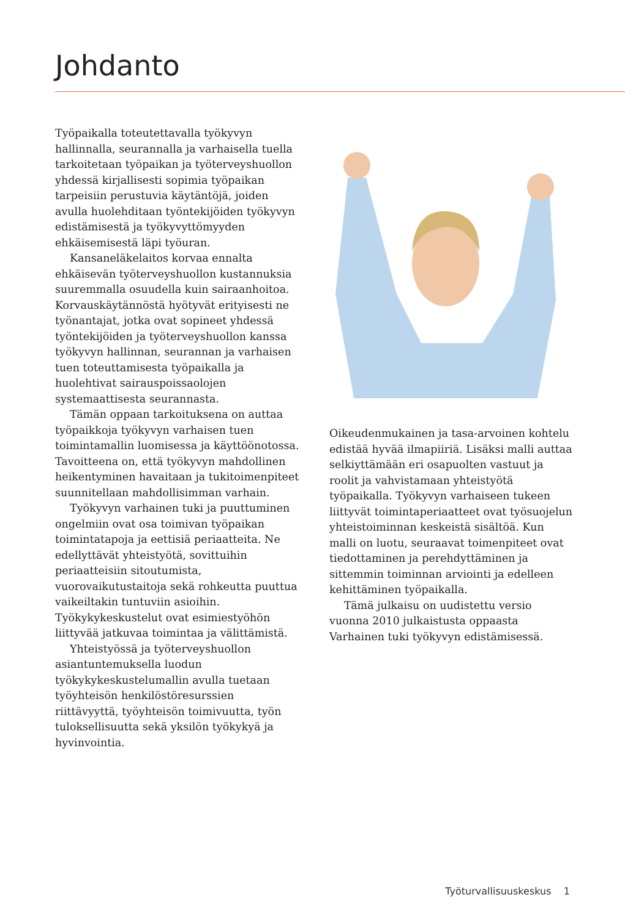Johdanto
Työpaikalla toteutettavalla työkyvyn hallinnalla, seurannalla ja varhaisella tuella tarkoitetaan työpaikan ja työterveyshuollon yhdessä kirjallisesti sopimia työpaikan tarpeisiin perustuvia käytäntöjä, joiden avulla huolehditaan työntekijöiden työkyvyn edistämisestä ja työkyvyttömyyden ehkäisemisestä läpi työuran.
Kansaneläkelaitos korvaa ennalta ehkäisevän työterveyshuollon kustannuksia suuremmalla osuudella kuin sairaanhoitoa. Korvauskäytännöstä hyötyvät erityisesti ne työnantajat, jotka ovat sopineet yhdessä työntekijöiden ja työterveyshuollon kanssa työkyvyn hallinnan, seurannan ja varhaisen tuen toteuttamisesta työpaikalla ja huolehtivat sairauspoissaolojen systemaattisesta seurannasta.
Tämän oppaan tarkoituksena on auttaa työpaikkoja työkyvyn varhaisen tuen toimintamallin luomisessa ja käyttöönotossa. Tavoitteena on, että työkyvyn mahdollinen heikentyminen havaitaan ja tukitoimenpiteet suunnitellaan mahdollisimman varhain.
Työkyvyn varhainen tuki ja puuttuminen ongelmiin ovat osa toimivan työpaikan toimintatapoja ja eettisiä periaatteita. Ne edellyttävät yhteistyötä, sovittuihin periaatteisiin sitoutumista, vuorovaikutustaitoja sekä rohkeutta puuttua vaikeiltakin tuntuviin asioihin. Työkykykeskustelut ovat esimiestyöhön liittyvää jatkuvaa toimintaa ja välittämistä.
Yhteistyössä ja työterveyshuollon asiantuntemuksella luodun työkykykeskustelumallin avulla tuetaan työyhteisön henkilöstöresurssien riittävyyttä, työyhteisön toimivuutta, työn tuloksellisuutta sekä yksilön työkykyä ja hyvinvointia.
Oikeudenmukainen ja tasa-arvoinen kohtelu edistää hyvää ilmapiiriä. Lisäksi malli auttaa selkiyttämään eri osapuolten vastuut ja roolit ja vahvistamaan yhteistyötä työpaikalla. Työkyvyn varhaiseen tukeen liittyvät toimintaperiaatteet ovat työsuojelun yhteistoiminnan keskeistä sisältöä. Kun malli on luotu, seuraavat toimenpiteet ovat tiedottaminen ja perehdyttäminen ja sittemmin toiminnan arviointi ja edelleen kehittäminen työpaikalla.
Tämä julkaisu on uudistettu versio vuonna 2010 julkaistusta oppaasta Varhainen tuki työkyvyn edistämisessä.
Työturvallisuuskeskus 1